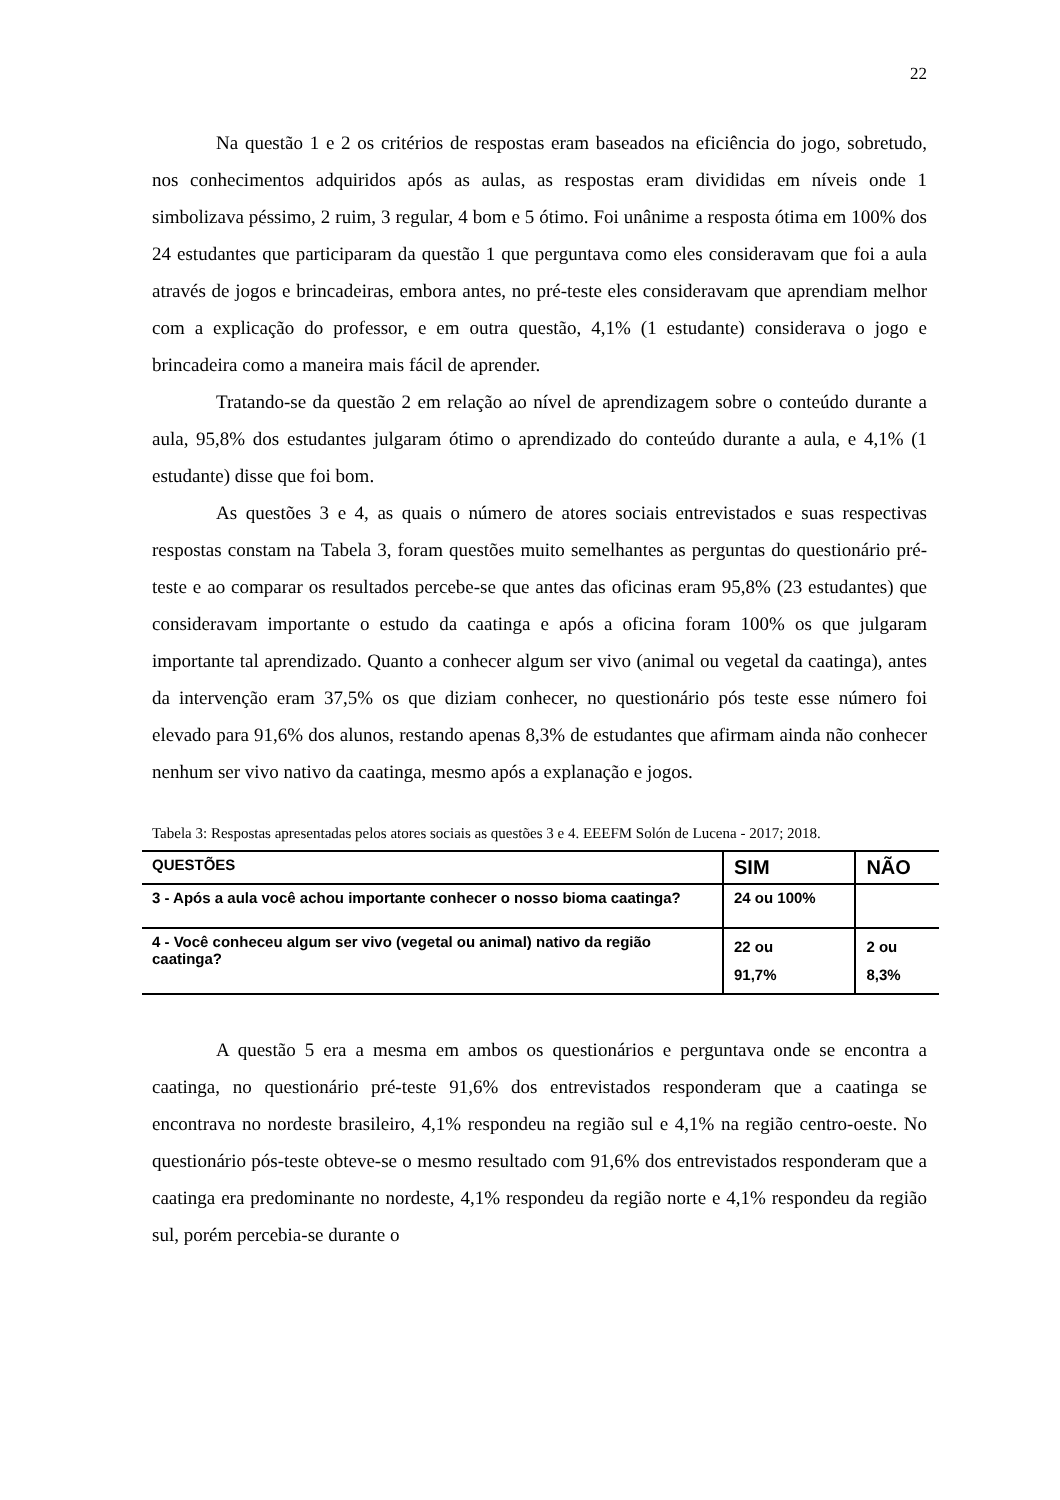22
Na questão 1 e 2 os critérios de respostas eram baseados na eficiência do jogo, sobretudo, nos conhecimentos adquiridos após as aulas, as respostas eram divididas em níveis onde 1 simbolizava péssimo, 2 ruim, 3 regular, 4 bom e 5 ótimo. Foi unânime a resposta ótima em 100% dos 24 estudantes que participaram da questão 1 que perguntava como eles consideravam que foi a aula através de jogos e brincadeiras, embora antes, no pré-teste eles consideravam que aprendiam melhor com a explicação do professor, e em outra questão, 4,1% (1 estudante) considerava o jogo e brincadeira como a maneira mais fácil de aprender.
Tratando-se da questão 2 em relação ao nível de aprendizagem sobre o conteúdo durante a aula, 95,8% dos estudantes julgaram ótimo o aprendizado do conteúdo durante a aula, e 4,1% (1 estudante) disse que foi bom.
As questões 3 e 4, as quais o número de atores sociais entrevistados e suas respectivas respostas constam na Tabela 3, foram questões muito semelhantes as perguntas do questionário pré-teste e ao comparar os resultados percebe-se que antes das oficinas eram 95,8% (23 estudantes) que consideravam importante o estudo da caatinga e após a oficina foram 100% os que julgaram importante tal aprendizado. Quanto a conhecer algum ser vivo (animal ou vegetal da caatinga), antes da intervenção eram 37,5% os que diziam conhecer, no questionário pós teste esse número foi elevado para 91,6% dos alunos, restando apenas 8,3% de estudantes que afirmam ainda não conhecer nenhum ser vivo nativo da caatinga, mesmo após a explanação e jogos.
Tabela 3: Respostas apresentadas pelos atores sociais as questões 3 e 4. EEEFM Solón de Lucena - 2017; 2018.
| QUESTÕES | SIM | NÃO |
| --- | --- | --- |
| 3 - Após a aula você achou importante conhecer o nosso bioma caatinga? | 24 ou 100% | |
| 4 - Você conheceu algum ser vivo (vegetal ou animal) nativo da região caatinga? | 22 ou 91,7% | 2 ou 8,3% |
A questão 5 era a mesma em ambos os questionários e perguntava onde se encontra a caatinga, no questionário pré-teste 91,6% dos entrevistados responderam que a caatinga se encontrava no nordeste brasileiro, 4,1% respondeu na região sul e 4,1% na região centro-oeste. No questionário pós-teste obteve-se o mesmo resultado com 91,6% dos entrevistados responderam que a caatinga era predominante no nordeste, 4,1% respondeu da região norte e 4,1% respondeu da região sul, porém percebia-se durante o